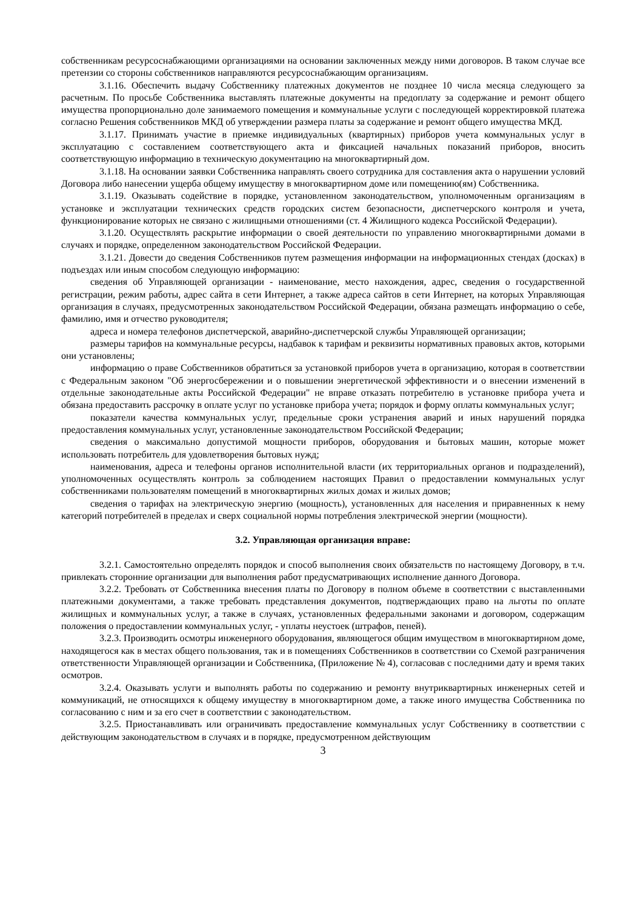собственникам ресурсоснабжающими организациями на основании заключенных между ними договоров. В таком случае все претензии со стороны собственников направляются ресурсоснабжающим организациям.
3.1.16. Обеспечить выдачу Собственнику платежных документов не позднее 10 числа месяца следующего за расчетным. По просьбе Собственника выставлять платежные документы на предоплату за содержание и ремонт общего имущества пропорционально доле занимаемого помещения и коммунальные услуги с последующей корректировкой платежа согласно Решения собственников МКД об утверждении размера платы за содержание и ремонт общего имущества МКД.
3.1.17. Принимать участие в приемке индивидуальных (квартирных) приборов учета коммунальных услуг в эксплуатацию с составлением соответствующего акта и фиксацией начальных показаний приборов, вносить соответствующую информацию в техническую документацию на многоквартирный дом.
3.1.18. На основании заявки Собственника направлять своего сотрудника для составления акта о нарушении условий Договора либо нанесении ущерба общему имуществу в многоквартирном доме или помещению(ям) Собственника.
3.1.19. Оказывать содействие в порядке, установленном законодательством, уполномоченным организациям в установке и эксплуатации технических средств городских систем безопасности, диспетчерского контроля и учета, функционирование которых не связано с жилищными отношениями (ст. 4 Жилищного кодекса Российской Федерации).
3.1.20. Осуществлять раскрытие информации о своей деятельности по управлению многоквартирными домами в случаях и порядке, определенном законодательством Российской Федерации.
3.1.21. Довести до сведения Собственников путем размещения информации на информационных стендах (досках) в подъездах или иным способом следующую информацию:
сведения об Управляющей организации - наименование, место нахождения, адрес, сведения о государственной регистрации, режим работы, адрес сайта в сети Интернет, а также адреса сайтов в сети Интернет, на которых Управляющая организация в случаях, предусмотренных законодательством Российской Федерации, обязана размещать информацию о себе, фамилию, имя и отчество руководителя;
адреса и номера телефонов диспетчерской, аварийно-диспетчерской службы Управляющей организации;
размеры тарифов на коммунальные ресурсы, надбавок к тарифам и реквизиты нормативных правовых актов, которыми они установлены;
информацию о праве Собственников обратиться за установкой приборов учета в организацию, которая в соответствии с Федеральным законом "Об энергосбережении и о повышении энергетической эффективности и о внесении изменений в отдельные законодательные акты Российской Федерации" не вправе отказать потребителю в установке прибора учета и обязана предоставить рассрочку в оплате услуг по установке прибора учета; порядок и форму оплаты коммунальных услуг;
показатели качества коммунальных услуг, предельные сроки устранения аварий и иных нарушений порядка предоставления коммунальных услуг, установленные законодательством Российской Федерации;
сведения о максимально допустимой мощности приборов, оборудования и бытовых машин, которые может использовать потребитель для удовлетворения бытовых нужд;
наименования, адреса и телефоны органов исполнительной власти (их территориальных органов и подразделений), уполномоченных осуществлять контроль за соблюдением настоящих Правил о предоставлении коммунальных услуг собственниками пользователям помещений в многоквартирных жилых домах и жилых домов;
сведения о тарифах на электрическую энергию (мощность), установленных для населения и приравненных к нему категорий потребителей в пределах и сверх социальной нормы потребления электрической энергии (мощности).
3.2. Управляющая организация вправе:
3.2.1. Самостоятельно определять порядок и способ выполнения своих обязательств по настоящему Договору, в т.ч. привлекать сторонние организации для выполнения работ предусматривающих исполнение данного Договора.
3.2.2. Требовать от Собственника внесения платы по Договору в полном объеме в соответствии с выставленными платежными документами, а также требовать представления документов, подтверждающих право на льготы по оплате жилищных и коммунальных услуг, а также в случаях, установленных федеральными законами и договором, содержащим положения о предоставлении коммунальных услуг, - уплаты неустоек (штрафов, пеней).
3.2.3. Производить осмотры инженерного оборудования, являющегося общим имуществом в многоквартирном доме, находящегося как в местах общего пользования, так и в помещениях Собственников в соответствии со Схемой разграничения ответственности Управляющей организации и Собственника, (Приложение № 4), согласовав с последними дату и время таких осмотров.
3.2.4. Оказывать услуги и выполнять работы по содержанию и ремонту внутриквартирных инженерных сетей и коммуникаций, не относящихся к общему имуществу в многоквартирном доме, а также иного имущества Собственника по согласованию с ним и за его счет в соответствии с законодательством.
3.2.5. Приостанавливать или ограничивать предоставление коммунальных услуг Собственнику в соответствии с действующим законодательством в случаях и в порядке, предусмотренном действующим
3